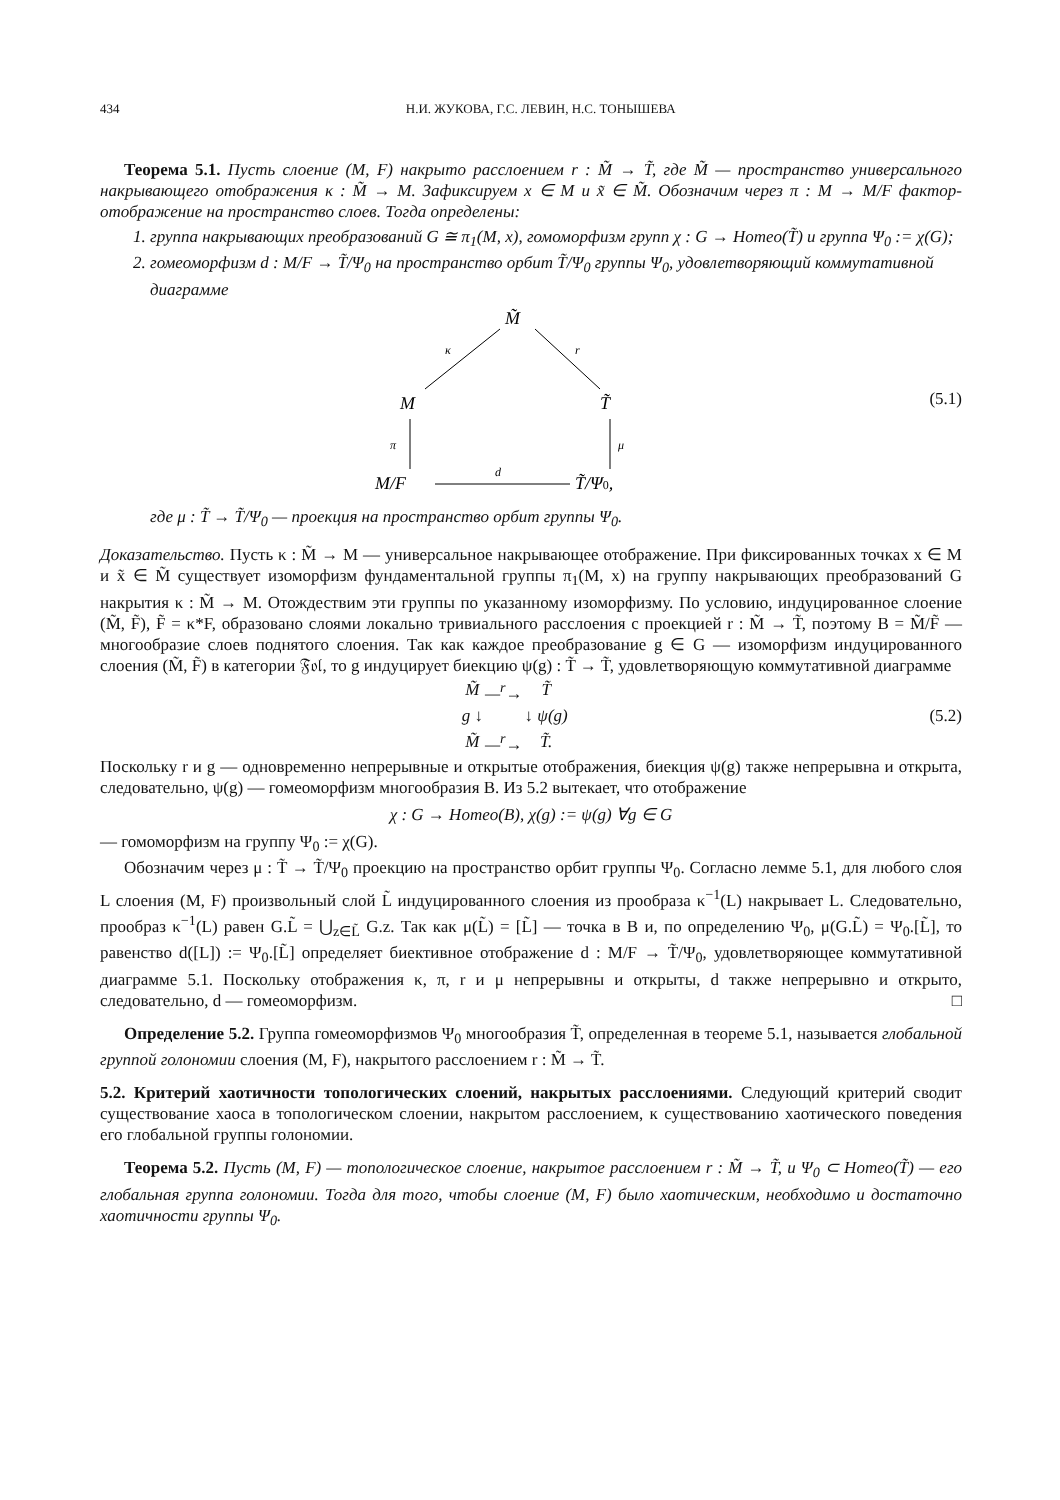434 Н.И. ЖУКОВА, Г.С. ЛЕВИН, Н.С. ТОНЫШЕВА
Теорема 5.1. Пусть слоение (M, F) накрыто расслоением r : M̃ → T̃, где M̃ — пространство универсального накрывающего отображения κ : M̃ → M. Зафиксируем x ∈ M и x̃ ∈ M̃. Обозначим через π : M → M/F фактор-отображение на пространство слоев. Тогда определены:
1. группа накрывающих преобразований G ≅ π<sub>1</sub>(M, x), гомоморфизм групп χ : G → Homeo(T̃) и группа Ψ<sub>0</sub> := χ(G);
2. гомеоморфизм d : M/F → T̃/Ψ<sub>0</sub> на пространство орбит T̃/Ψ<sub>0</sub> группы Ψ<sub>0</sub>, удовлетворяющий коммутативной диаграмме
M̃
κ
r
M
T̃
π
μ
M/F
d
T̃/Ψ0,
(5.1)
где μ : T̃ → T̃/Ψ<sub>0</sub> — проекция на пространство орбит группы Ψ<sub>0</sub>.
Доказательство. Пусть κ : M̃ → M — универсальное накрывающее отображение. При фиксированных точках x ∈ M и x̃ ∈ M̃ существует изоморфизм фундаментальной группы π<sub>1</sub>(M, x) на группу накрывающих преобразований G накрытия κ : M̃ → M. Отождествим эти группы по указанному изоморфизму. По условию, индуцированное слоение (M̃, F̃), F̃ = κ*F, образовано слоями локально тривиального расслоения с проекцией r : M̃ → T̃, поэтому B = M̃/F̃ — многообразие слоев поднятого слоения. Так как каждое преобразование g ∈ G — изоморфизм индуцированного слоения (M̃, F̃) в категории 𝔉𝔬𝔩, то g индуцирует биекцию ψ(g) : T̃ → T̃, удовлетворяющую коммутативной диаграмме
| M̃ | —<sup>r</sup>→ | T̃ |
| g ↓ | | ↓ ψ(g) |
| M̃ | —<sup>r</sup>→ | T̃. |
(5.2)
Поскольку r и g — одновременно непрерывные и открытые отображения, биекция ψ(g) также непрерывна и открыта, следовательно, ψ(g) — гомеоморфизм многообразия B. Из 5.2 вытекает, что отображение
χ : G → Homeo(B), χ(g) := ψ(g) ∀g ∈ G
— гомоморфизм на группу Ψ<sub>0</sub> := χ(G).
Обозначим через μ : T̃ → T̃/Ψ<sub>0</sub> проекцию на пространство орбит группы Ψ<sub>0</sub>. Согласно лемме 5.1, для любого слоя L слоения (M, F) произвольный слой L̃ индуцированного слоения из прообраза κ<sup>−1</sup>(L) накрывает L. Следовательно, прообраз κ<sup>−1</sup>(L) равен G.L̃ = ⋃<sub>z∈L̃</sub> G.z. Так как μ(L̃) = [L̃] — точка в B и, по определению Ψ<sub>0</sub>, μ(G.L̃) = Ψ<sub>0</sub>.[L̃], то равенство d([L]) := Ψ<sub>0</sub>.[L̃] определяет биективное отображение d : M/F → T̃/Ψ<sub>0</sub>, удовлетворяющее коммутативной диаграмме 5.1. Поскольку отображения κ, π, r и μ непрерывны и открыты, d также непрерывно и открыто, следовательно, d — гомеоморфизм. □
Определение 5.2. Группа гомеоморфизмов Ψ<sub>0</sub> многообразия T̃, определенная в теореме 5.1, называется глобальной группой голономии слоения (M, F), накрытого расслоением r : M̃ → T̃.
5.2. Критерий хаотичности топологических слоений, накрытых расслоениями. Следующий критерий сводит существование хаоса в топологическом слоении, накрытом расслоением, к существованию хаотического поведения его глобальной группы голономии.
Теорема 5.2. Пусть (M, F) — топологическое слоение, накрытое расслоением r : M̃ → T̃, и Ψ<sub>0</sub> ⊂ Homeo(T̃) — его глобальная группа голономии. Тогда для того, чтобы слоение (M, F) было хаотическим, необходимо и достаточно хаотичности группы Ψ<sub>0</sub>.